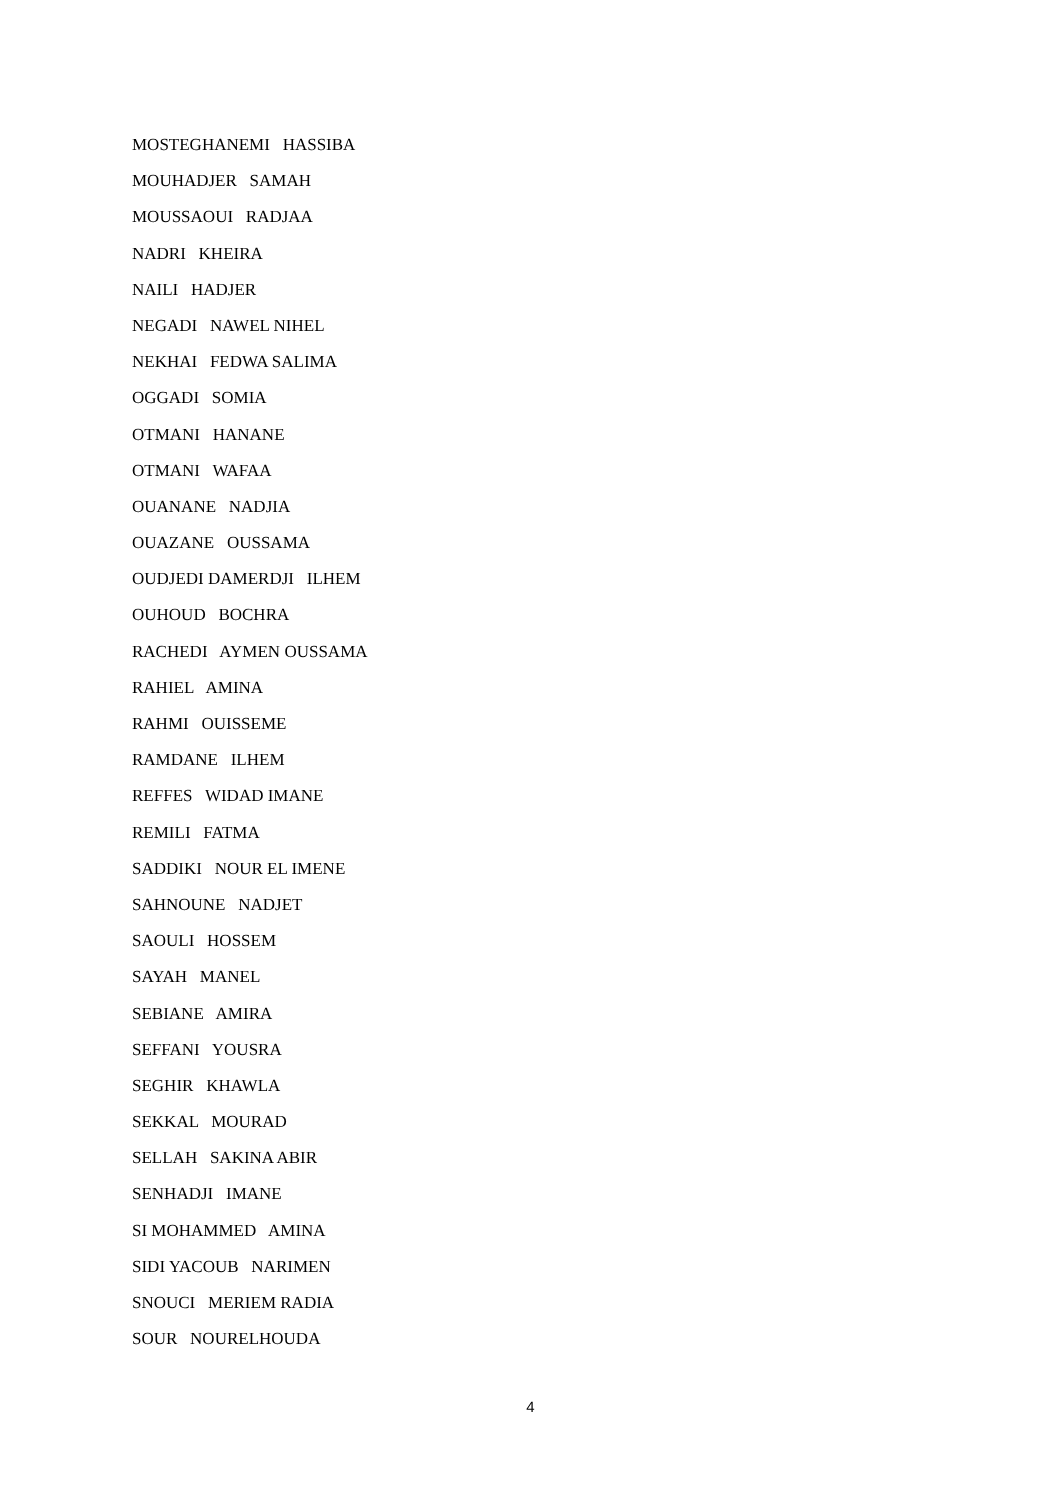MOSTEGHANEMI HASSIBA
MOUHADJER SAMAH
MOUSSAOUI RADJAA
NADRI KHEIRA
NAILI HADJER
NEGADI NAWEL NIHEL
NEKHAI FEDWA SALIMA
OGGADI SOMIA
OTMANI HANANE
OTMANI WAFAA
OUANANE NADJIA
OUAZANE OUSSAMA
OUDJEDI DAMERDJI ILHEM
OUHOUD BOCHRA
RACHEDI AYMEN OUSSAMA
RAHIEL AMINA
RAHMI OUISSEME
RAMDANE ILHEM
REFFES WIDAD IMANE
REMILI FATMA
SADDIKI NOUR EL IMENE
SAHNOUNE NADJET
SAOULI HOSSEM
SAYAH MANEL
SEBIANE AMIRA
SEFFANI YOUSRA
SEGHIR KHAWLA
SEKKAL MOURAD
SELLAH SAKINA ABIR
SENHADJI IMANE
SI MOHAMMED AMINA
SIDI YACOUB NARIMEN
SNOUCI MERIEM RADIA
SOUR NOURELHOUDA
4